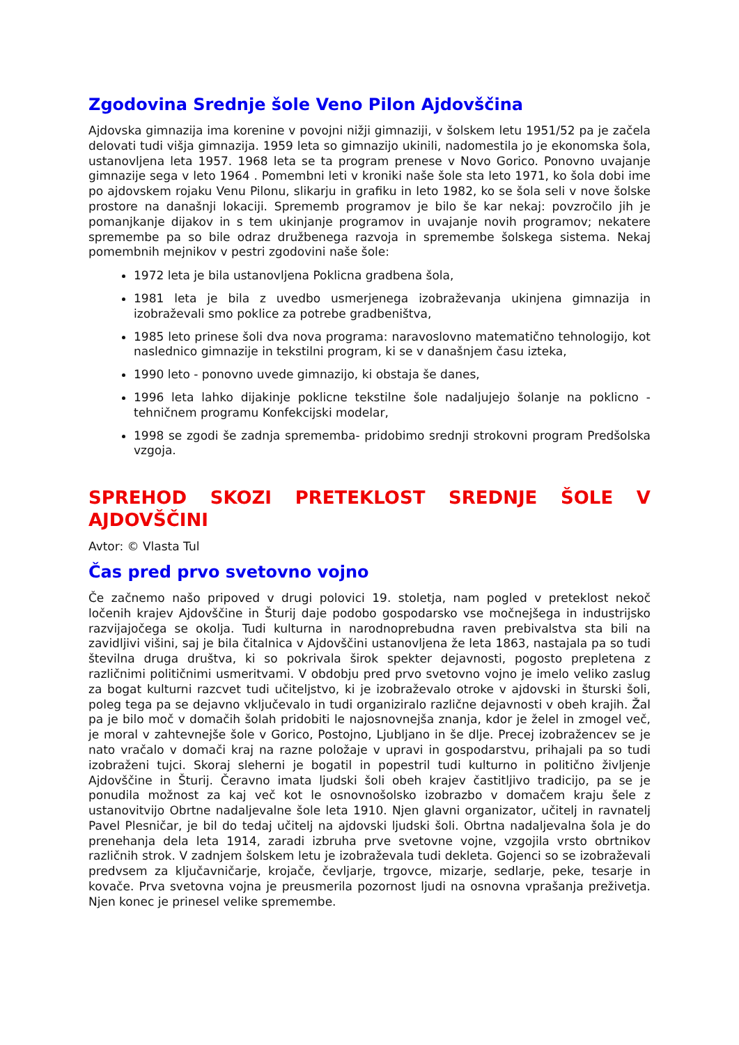Zgodovina Srednje šole Veno Pilon Ajdovščina
Ajdovska gimnazija ima korenine v povojni nižji gimnaziji, v šolskem letu 1951/52 pa je začela delovati tudi višja gimnazija. 1959 leta so gimnazijo ukinili, nadomestila jo je ekonomska šola, ustanovljena leta 1957. 1968 leta se ta program prenese v Novo Gorico. Ponovno uvajanje gimnazije sega v leto 1964 . Pomembni leti v kroniki naše šole sta leto 1971, ko šola dobi ime po ajdovskem rojaku Venu Pilonu, slikarju in grafiku in leto 1982, ko se šola seli v nove šolske prostore na današnji lokaciji. Sprememb programov je bilo še kar nekaj: povzročilo jih je pomanjkanje dijakov in s tem ukinjanje programov in uvajanje novih programov; nekatere spremembe pa so bile odraz družbenega razvoja in spremembe šolskega sistema. Nekaj pomembnih mejnikov v pestri zgodovini naše šole:
1972 leta je bila ustanovljena Poklicna gradbena šola,
1981 leta je bila z uvedbo usmerjenega izobraževanja ukinjena gimnazija in izobraževali smo poklice za potrebe gradbeništva,
1985 leto prinese šoli dva nova programa: naravoslovno matematično tehnologijo, kot naslednico gimnazije in tekstilni program, ki se v današnjem času izteka,
1990 leto - ponovno uvede gimnazijo, ki obstaja še danes,
1996 leta lahko dijakinje poklicne tekstilne šole nadaljujejo šolanje na poklicno - tehničnem programu Konfekcijski modelar,
1998 se zgodi še zadnja sprememba- pridobimo srednji strokovni program Predšolska vzgoja.
SPREHOD SKOZI PRETEKLOST SREDNJE ŠOLE V AJDOVŠČINI
Avtor: © Vlasta Tul
Čas pred prvo svetovno vojno
Če začnemo našo pripoved v drugi polovici 19. stoletja, nam pogled v preteklost nekoč ločenih krajev Ajdovščine in Šturij daje podobo gospodarsko vse močnejšega in industrijsko razvijajočega se okolja. Tudi kulturna in narodnoprebudna raven prebivalstva sta bili na zavidljivi višini, saj je bila čitalnica v Ajdovščini ustanovljena že leta 1863, nastajala pa so tudi številna druga društva, ki so pokrivala širok spekter dejavnosti, pogosto prepletena z različnimi političnimi usmeritvami. V obdobju pred prvo svetovno vojno je imelo veliko zaslug za bogat kulturni razcvet tudi učiteljstvo, ki je izobraževalo otroke v ajdovski in šturski šoli, poleg tega pa se dejavno vključevalo in tudi organiziralo različne dejavnosti v obeh krajih. Žal pa je bilo moč v domačih šolah pridobiti le najosnovnejša znanja, kdor je želel in zmogel več, je moral v zahtevnejše šole v Gorico, Postojno, Ljubljano in še dlje. Precej izobražencev se je nato vračalo v domači kraj na razne položaje v upravi in gospodarstvu, prihajali pa so tudi izobraženi tujci. Skoraj sleherni je bogatil in popestril tudi kulturno in politično življenje Ajdovščine in Šturij. Čeravno imata ljudski šoli obeh krajev častitljivo tradicijo, pa se je ponudila možnost za kaj več kot le osnovnošolsko izobrazbo v domačem kraju šele z ustanovitvijo Obrtne nadaljevalne šole leta 1910. Njen glavni organizator, učitelj in ravnatelj Pavel Plesničar, je bil do tedaj učitelj na ajdovski ljudski šoli. Obrtna nadaljevalna šola je do prenehanja dela leta 1914, zaradi izbruha prve svetovne vojne, vzgojila vrsto obrtnikov različnih strok. V zadnjem šolskem letu je izobraževala tudi dekleta. Gojenci so se izobraževali predvsem za ključavničarje, krojače, čevljarje, trgovce, mizarje, sedlarje, peke, tesarje in kovače. Prva svetovna vojna je preusmerila pozornost ljudi na osnovna vprašanja preživetja. Njen konec je prinesel velike spremembe.